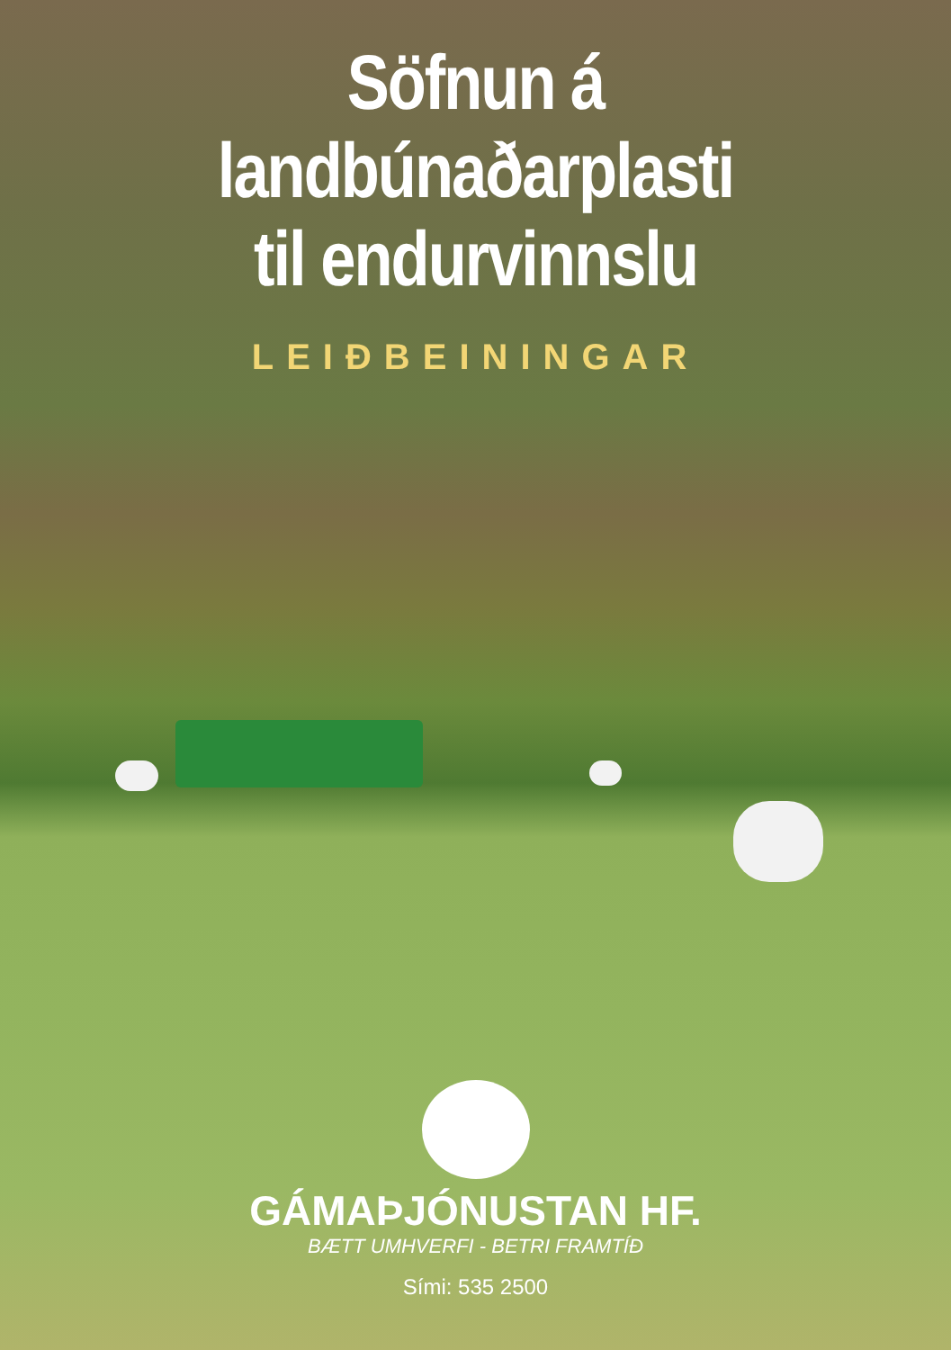Söfnun á
landbúnaðarplasti
til endurvinnslu
LEIÐBEININGAR
GÁMAÞJÓNUSTAN HF.
BÆTT UMHVERFI - BETRI FRAMTÍÐ
Sími: 535 2500